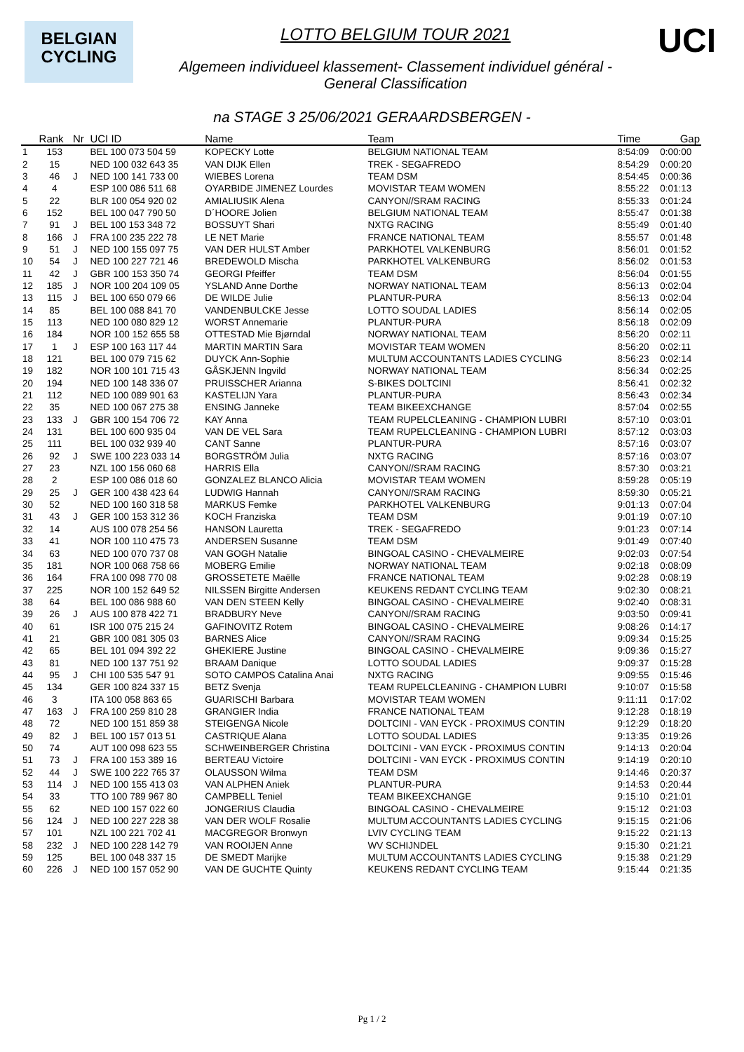BELGIAN
CYCLING
LOTTO BELGIUM TOUR 2021
Algemeen individueel klassement- Classement individuel général -
General Classification
UCI
na STAGE 3 25/06/2021 GERAARDSBERGEN -
| | Rank | Nr | UCI ID | Name | Team | Time | Gap |
| --- | --- | --- | --- | --- | --- | --- | --- |
| 1 | 153 | | BEL 100 073 504 59 | KOPECKY Lotte | BELGIUM NATIONAL TEAM | 8:54:09 | 0:00:00 |
| 2 | 15 | | NED 100 032 643 35 | VAN DIJK Ellen | TREK - SEGAFREDO | 8:54:29 | 0:00:20 |
| 3 | 46 | J | NED 100 141 733 00 | WIEBES Lorena | TEAM DSM | 8:54:45 | 0:00:36 |
| 4 | 4 | | ESP 100 086 511 68 | OYARBIDE JIMENEZ Lourdes | MOVISTAR TEAM WOMEN | 8:55:22 | 0:01:13 |
| 5 | 22 | | BLR 100 054 920 02 | AMIALIUSIK Alena | CANYON//SRAM RACING | 8:55:33 | 0:01:24 |
| 6 | 152 | | BEL 100 047 790 50 | D´HOORE Jolien | BELGIUM NATIONAL TEAM | 8:55:47 | 0:01:38 |
| 7 | 91 | J | BEL 100 153 348 72 | BOSSUYT Shari | NXTG RACING | 8:55:49 | 0:01:40 |
| 8 | 166 | J | FRA 100 235 222 78 | LE NET Marie | FRANCE NATIONAL TEAM | 8:55:57 | 0:01:48 |
| 9 | 51 | J | NED 100 155 097 75 | VAN DER HULST Amber | PARKHOTEL VALKENBURG | 8:56:01 | 0:01:52 |
| 10 | 54 | J | NED 100 227 721 46 | BREDEWOLD Mischa | PARKHOTEL VALKENBURG | 8:56:02 | 0:01:53 |
| 11 | 42 | J | GBR 100 153 350 74 | GEORGI Pfeiffer | TEAM DSM | 8:56:04 | 0:01:55 |
| 12 | 185 | J | NOR 100 204 109 05 | YSLAND Anne Dorthe | NORWAY NATIONAL TEAM | 8:56:13 | 0:02:04 |
| 13 | 115 | J | BEL 100 650 079 66 | DE WILDE Julie | PLANTUR-PURA | 8:56:13 | 0:02:04 |
| 14 | 85 | | BEL 100 088 841 70 | VANDENBULCKE Jesse | LOTTO SOUDAL LADIES | 8:56:14 | 0:02:05 |
| 15 | 113 | | NED 100 080 829 12 | WORST Annemarie | PLANTUR-PURA | 8:56:18 | 0:02:09 |
| 16 | 184 | | NOR 100 152 655 58 | OTTESTAD Mie Bjørndal | NORWAY NATIONAL TEAM | 8:56:20 | 0:02:11 |
| 17 | 1 | J | ESP 100 163 117 44 | MARTIN MARTIN Sara | MOVISTAR TEAM WOMEN | 8:56:20 | 0:02:11 |
| 18 | 121 | | BEL 100 079 715 62 | DUYCK Ann-Sophie | MULTUM ACCOUNTANTS LADIES CYCLING | 8:56:23 | 0:02:14 |
| 19 | 182 | | NOR 100 101 715 43 | GÅSKJENN Ingvild | NORWAY NATIONAL TEAM | 8:56:34 | 0:02:25 |
| 20 | 194 | | NED 100 148 336 07 | PRUISSCHER Arianna | S-BIKES DOLTCINI | 8:56:41 | 0:02:32 |
| 21 | 112 | | NED 100 089 901 63 | KASTELIJN Yara | PLANTUR-PURA | 8:56:43 | 0:02:34 |
| 22 | 35 | | NED 100 067 275 38 | ENSING Janneke | TEAM BIKEEXCHANGE | 8:57:04 | 0:02:55 |
| 23 | 133 | J | GBR 100 154 706 72 | KAY Anna | TEAM RUPELCLEANING - CHAMPION LUBRI | 8:57:10 | 0:03:01 |
| 24 | 131 | | BEL 100 600 935 04 | VAN DE VEL Sara | TEAM RUPELCLEANING - CHAMPION LUBRI | 8:57:12 | 0:03:03 |
| 25 | 111 | | BEL 100 032 939 40 | CANT Sanne | PLANTUR-PURA | 8:57:16 | 0:03:07 |
| 26 | 92 | J | SWE 100 223 033 14 | BORGSTRÖM Julia | NXTG RACING | 8:57:16 | 0:03:07 |
| 27 | 23 | | NZL 100 156 060 68 | HARRIS Ella | CANYON//SRAM RACING | 8:57:30 | 0:03:21 |
| 28 | 2 | | ESP 100 086 018 60 | GONZALEZ BLANCO Alicia | MOVISTAR TEAM WOMEN | 8:59:28 | 0:05:19 |
| 29 | 25 | J | GER 100 438 423 64 | LUDWIG Hannah | CANYON//SRAM RACING | 8:59:30 | 0:05:21 |
| 30 | 52 | | NED 100 160 318 58 | MARKUS Femke | PARKHOTEL VALKENBURG | 9:01:13 | 0:07:04 |
| 31 | 43 | J | GER 100 153 312 36 | KOCH Franziska | TEAM DSM | 9:01:19 | 0:07:10 |
| 32 | 14 | | AUS 100 078 254 56 | HANSON Lauretta | TREK - SEGAFREDO | 9:01:23 | 0:07:14 |
| 33 | 41 | | NOR 100 110 475 73 | ANDERSEN Susanne | TEAM DSM | 9:01:49 | 0:07:40 |
| 34 | 63 | | NED 100 070 737 08 | VAN GOGH Natalie | BINGOAL CASINO - CHEVALMEIRE | 9:02:03 | 0:07:54 |
| 35 | 181 | | NOR 100 068 758 66 | MOBERG Emilie | NORWAY NATIONAL TEAM | 9:02:18 | 0:08:09 |
| 36 | 164 | | FRA 100 098 770 08 | GROSSETETE Maëlle | FRANCE NATIONAL TEAM | 9:02:28 | 0:08:19 |
| 37 | 225 | | NOR 100 152 649 52 | NILSSEN Birgitte Andersen | KEUKENS REDANT CYCLING TEAM | 9:02:30 | 0:08:21 |
| 38 | 64 | | BEL 100 086 988 60 | VAN DEN STEEN Kelly | BINGOAL CASINO - CHEVALMEIRE | 9:02:40 | 0:08:31 |
| 39 | 26 | J | AUS 100 878 422 71 | BRADBURY Neve | CANYON//SRAM RACING | 9:03:50 | 0:09:41 |
| 40 | 61 | | ISR 100 075 215 24 | GAFINOVITZ Rotem | BINGOAL CASINO - CHEVALMEIRE | 9:08:26 | 0:14:17 |
| 41 | 21 | | GBR 100 081 305 03 | BARNES Alice | CANYON//SRAM RACING | 9:09:34 | 0:15:25 |
| 42 | 65 | | BEL 101 094 392 22 | GHEKIERE Justine | BINGOAL CASINO - CHEVALMEIRE | 9:09:36 | 0:15:27 |
| 43 | 81 | | NED 100 137 751 92 | BRAAM Danique | LOTTO SOUDAL LADIES | 9:09:37 | 0:15:28 |
| 44 | 95 | J | CHI 100 535 547 91 | SOTO CAMPOS Catalina Anai | NXTG RACING | 9:09:55 | 0:15:46 |
| 45 | 134 | | GER 100 824 337 15 | BETZ Svenja | TEAM RUPELCLEANING - CHAMPION LUBRI | 9:10:07 | 0:15:58 |
| 46 | 3 | | ITA 100 058 863 65 | GUARISCHI Barbara | MOVISTAR TEAM WOMEN | 9:11:11 | 0:17:02 |
| 47 | 163 | J | FRA 100 259 810 28 | GRANGIER India | FRANCE NATIONAL TEAM | 9:12:28 | 0:18:19 |
| 48 | 72 | | NED 100 151 859 38 | STEIGENGA Nicole | DOLTCINI - VAN EYCK - PROXIMUS CONTIN | 9:12:29 | 0:18:20 |
| 49 | 82 | J | BEL 100 157 013 51 | CASTRIQUE Alana | LOTTO SOUDAL LADIES | 9:13:35 | 0:19:26 |
| 50 | 74 | | AUT 100 098 623 55 | SCHWEINBERGER Christina | DOLTCINI - VAN EYCK - PROXIMUS CONTIN | 9:14:13 | 0:20:04 |
| 51 | 73 | J | FRA 100 153 389 16 | BERTEAU Victoire | DOLTCINI - VAN EYCK - PROXIMUS CONTIN | 9:14:19 | 0:20:10 |
| 52 | 44 | J | SWE 100 222 765 37 | OLAUSSON Wilma | TEAM DSM | 9:14:46 | 0:20:37 |
| 53 | 114 | J | NED 100 155 413 03 | VAN ALPHEN Aniek | PLANTUR-PURA | 9:14:53 | 0:20:44 |
| 54 | 33 | | TTO 100 789 967 80 | CAMPBELL Teniel | TEAM BIKEEXCHANGE | 9:15:10 | 0:21:01 |
| 55 | 62 | | NED 100 157 022 60 | JONGERIUS Claudia | BINGOAL CASINO - CHEVALMEIRE | 9:15:12 | 0:21:03 |
| 56 | 124 | J | NED 100 227 228 38 | VAN DER WOLF Rosalie | MULTUM ACCOUNTANTS LADIES CYCLING | 9:15:15 | 0:21:06 |
| 57 | 101 | | NZL 100 221 702 41 | MACGREGOR Bronwyn | LVIV CYCLING TEAM | 9:15:22 | 0:21:13 |
| 58 | 232 | J | NED 100 228 142 79 | VAN ROOIJEN Anne | WV SCHIJNDEL | 9:15:30 | 0:21:21 |
| 59 | 125 | | BEL 100 048 337 15 | DE SMEDT Marijke | MULTUM ACCOUNTANTS LADIES CYCLING | 9:15:38 | 0:21:29 |
| 60 | 226 | J | NED 100 157 052 90 | VAN DE GUCHTE Quinty | KEUKENS REDANT CYCLING TEAM | 9:15:44 | 0:21:35 |
Pg 1 / 2